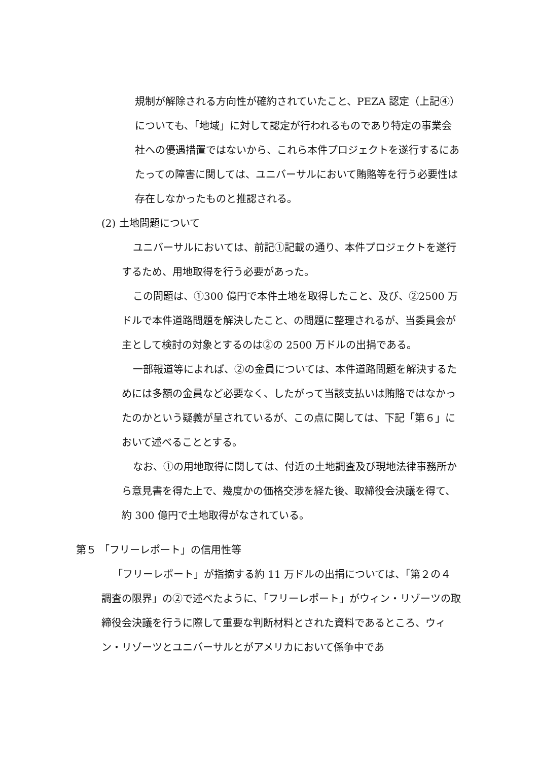規制が解除される方向性が確約されていたこと、PEZA 認定（上記④）についても、「地域」に対して認定が行われるものであり特定の事業会社への優遇措置ではないから、これら本件プロジェクトを遂行するにあたっての障害に関しては、ユニバーサルにおいて賄賂等を行う必要性は存在しなかったものと推認される。
(2) 土地問題について
ユニバーサルにおいては、前記①記載の通り、本件プロジェクトを遂行するため、用地取得を行う必要があった。
この問題は、①300 億円で本件土地を取得したこと、及び、②2500 万ドルで本件道路問題を解決したこと、の問題に整理されるが、当委員会が主として検討の対象とするのは②の 2500 万ドルの出捐である。
一部報道等によれば、②の金員については、本件道路問題を解決するためには多額の金員など必要なく、したがって当該支払いは賄賂ではなかったのかという疑義が呈されているが、この点に関しては、下記「第６」において述べることとする。
なお、①の用地取得に関しては、付近の土地調査及び現地法律事務所から意見書を得た上で、幾度かの価格交渉を経た後、取締役会決議を得て、約 300 億円で土地取得がなされている。
第５ 「フリーレポート」の信用性等
「フリーレポート」が指摘する約 11 万ドルの出捐については、「第２の４　調査の限界」の②で述べたように、「フリーレポート」がウィン・リゾーツの取締役会決議を行うに際して重要な判断材料とされた資料であるところ、ウィン・リゾーツとユニバーサルとがアメリカにおいて係争中であ